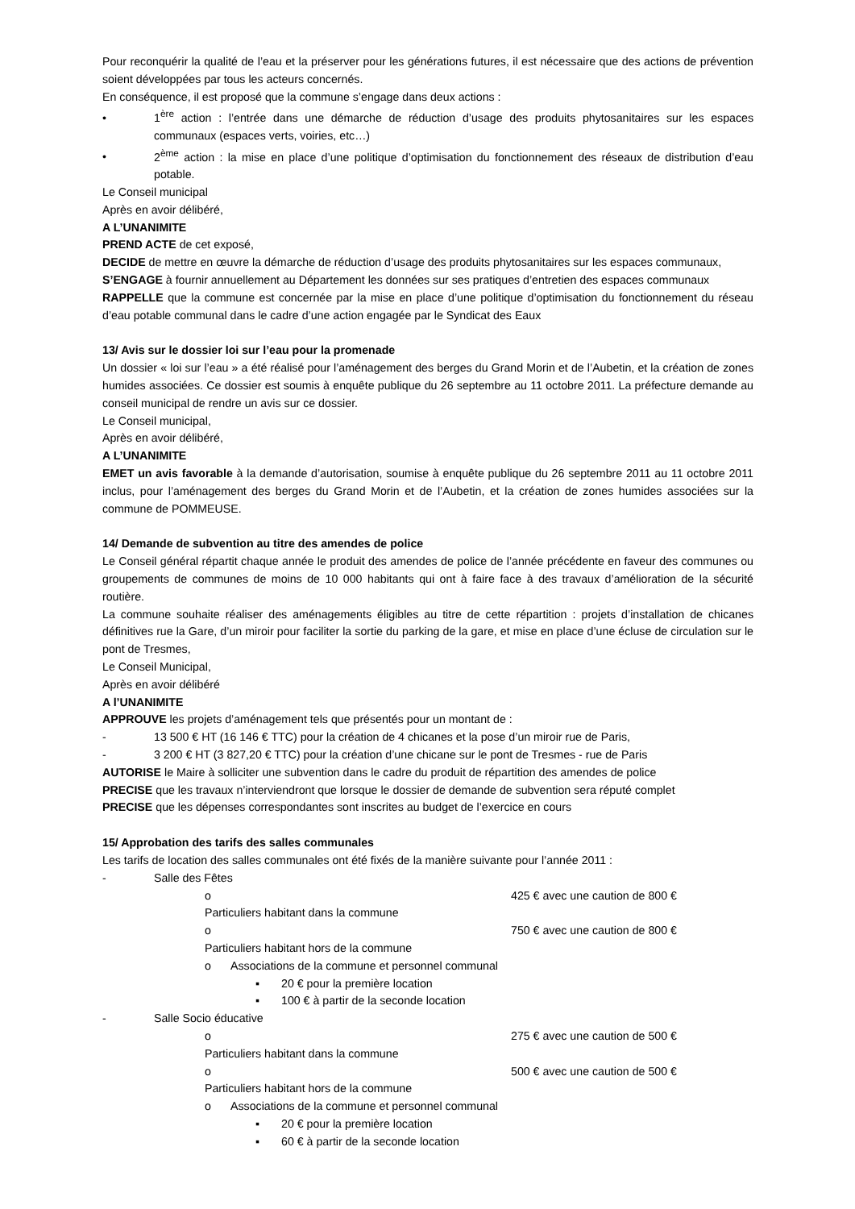Pour reconquérir la qualité de l’eau et la préserver pour les générations futures, il est nécessaire que des actions de prévention soient développées par tous les acteurs concernés.
En conséquence, il est proposé que la commune s’engage dans deux actions :
• 1<sup>ère</sup> action : l’entrée dans une démarche de réduction d’usage des produits phytosanitaires sur les espaces communaux (espaces verts, voiries, etc…)
• 2<sup>ème</sup> action : la mise en place d’une politique d’optimisation du fonctionnement des réseaux de distribution d’eau potable.
Le Conseil municipal
Après en avoir délibéré,
A L’UNANIMITE
PREND ACTE de cet exposé,
DECIDE de mettre en œuvre la démarche de réduction d’usage des produits phytosanitaires sur les espaces communaux,
S’ENGAGE à fournir annuellement au Département les données sur ses pratiques d’entretien des espaces communaux
RAPPELLE que la commune est concernée par la mise en place d’une politique d’optimisation du fonctionnement du réseau d’eau potable communal dans le cadre d’une action engagée par le Syndicat des Eaux
13/ Avis sur le dossier loi sur l’eau pour la promenade
Un dossier « loi sur l’eau » a été réalisé pour l’aménagement des berges du Grand Morin et de l’Aubetin, et la création de zones humides associées. Ce dossier est soumis à enquête publique du 26 septembre au 11 octobre 2011. La préfecture demande au conseil municipal de rendre un avis sur ce dossier.
Le Conseil municipal,
Après en avoir délibéré,
A L’UNANIMITE
EMET un avis favorable à la demande d’autorisation, soumise à enquête publique du 26 septembre 2011 au 11 octobre 2011 inclus, pour l’aménagement des berges du Grand Morin et de l’Aubetin, et la création de zones humides associées sur la commune de POMMEUSE.
14/ Demande de subvention au titre des amendes de police
Le Conseil général répartit chaque année le produit des amendes de police de l’année précédente en faveur des communes ou groupements de communes de moins de 10 000 habitants qui ont à faire face à des travaux d’amélioration de la sécurité routière.
La commune souhaite réaliser des aménagements éligibles au titre de cette répartition : projets d’installation de chicanes définitives rue la Gare, d’un miroir pour faciliter la sortie du parking de la gare, et mise en place d’une écluse de circulation sur le pont de Tresmes,
Le Conseil Municipal,
Après en avoir délibéré
A l’UNANIMITE
APPROUVE les projets d’aménagement tels que présentés pour un montant de :
- 13 500 € HT (16 146 € TTC) pour la création de 4 chicanes et la pose d’un miroir rue de Paris,
- 3 200 € HT (3 827,20 € TTC) pour la création d’une chicane sur le pont de Tresmes - rue de Paris
AUTORISE le Maire à solliciter une subvention dans le cadre du produit de répartition des amendes de police
PRECISE que les travaux n’interviendront que lorsque le dossier de demande de subvention sera réputé complet
PRECISE que les dépenses correspondantes sont inscrites au budget de l’exercice en cours
15/ Approbation des tarifs des salles communales
Les tarifs de location des salles communales ont été fixés de la manière suivante pour l’année 2011 :
- Salle des Fêtes
o Particuliers habitant dans la commune 425 € avec une caution de 800 €
o Particuliers habitant hors de la commune 750 € avec une caution de 800 €
o Associations de la commune et personnel communal
▪ 20 € pour la première location
▪ 100 € à partir de la seconde location
- Salle Socio éducative
o Particuliers habitant dans la commune 275 € avec une caution de 500 €
o Particuliers habitant hors de la commune 500 € avec une caution de 500 €
o Associations de la commune et personnel communal
▪ 20 € pour la première location
▪ 60 € à partir de la seconde location